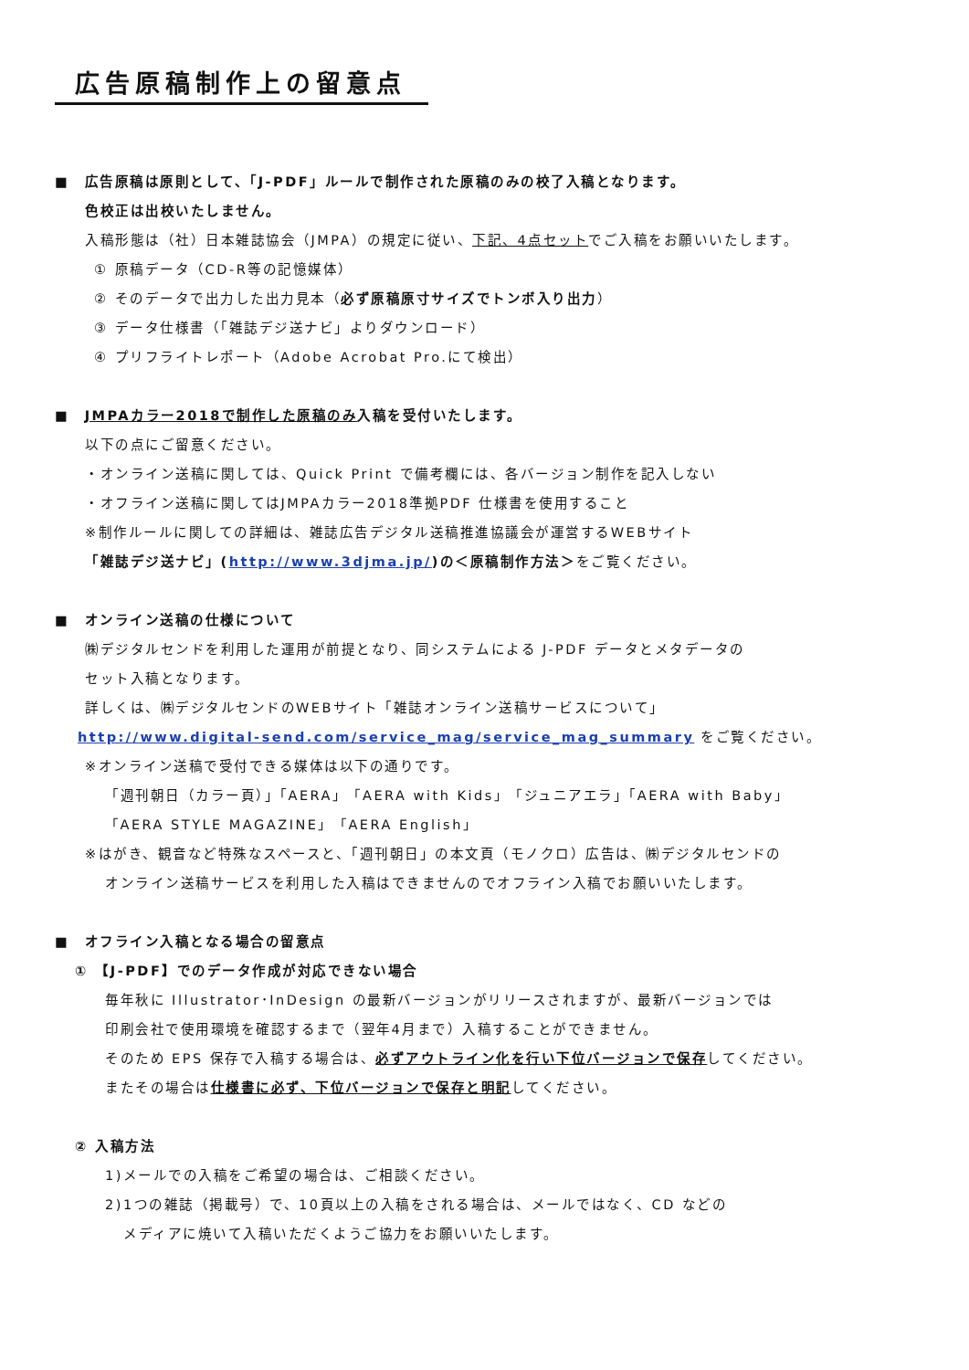広告原稿制作上の留意点
■　広告原稿は原則として、「J-PDF」ルールで制作された原稿のみの校了入稿となります。
色校正は出校いたしません。
入稿形態は（社）日本雑誌協会（JMPA）の規定に従い、下記、4点セットでご入稿をお願いいたします。
① 原稿データ（CD-R等の記憶媒体）
② そのデータで出力した出力見本（必ず原稿原寸サイズでトンボ入り出力）
③ データ仕様書（「雑誌デジ送ナビ」よりダウンロード）
④ プリフライトレポート（Adobe Acrobat Pro.にて検出）
■　JMPAカラー2018で制作した原稿のみ入稿を受付いたします。
以下の点にご留意ください。
・オンライン送稿に関しては、Quick Print で備考欄には、各バージョン制作を記入しない
・オフライン送稿に関してはJMPAカラー2018準拠PDF 仕様書を使用すること
※制作ルールに関しての詳細は、雑誌広告デジタル送稿推進協議会が運営するWEBサイト
「雑誌デジ送ナビ」(http://www.3djma.jp/)の＜原稿制作方法＞をご覧ください。
■　オンライン送稿の仕様について
㈱デジタルセンドを利用した運用が前提となり、同システムによる J-PDF データとメタデータの
セット入稿となります。
詳しくは、㈱デジタルセンドのWEBサイト「雑誌オンライン送稿サービスについて」
http://www.digital-send.com/service_mag/service_mag_summary をご覧ください。
※オンライン送稿で受付できる媒体は以下の通りです。
「週刊朝日（カラー頁）」「AERA」「AERA with Kids」「ジュニアエラ」「AERA with Baby」
「AERA STYLE MAGAZINE」「AERA English」
※はがき、観音など特殊なスペースと、「週刊朝日」の本文頁（モノクロ）広告は、㈱デジタルセンドの
オンライン送稿サービスを利用した入稿はできませんのでオフライン入稿でお願いいたします。
■　オフライン入稿となる場合の留意点
① 【J-PDF】でのデータ作成が対応できない場合
毎年秋に Illustrator･InDesign の最新バージョンがリリースされますが、最新バージョンでは
印刷会社で使用環境を確認するまで（翌年4月まで）入稿することができません。
そのため EPS 保存で入稿する場合は、必ずアウトライン化を行い下位バージョンで保存してください。
またその場合は仕様書に必ず、下位バージョンで保存と明記してください。
② 入稿方法
1)メールでの入稿をご希望の場合は、ご相談ください。
2)1つの雑誌（掲載号）で、10頁以上の入稿をされる場合は、メールではなく、CD などの
メディアに焼いて入稿いただくようご協力をお願いいたします。